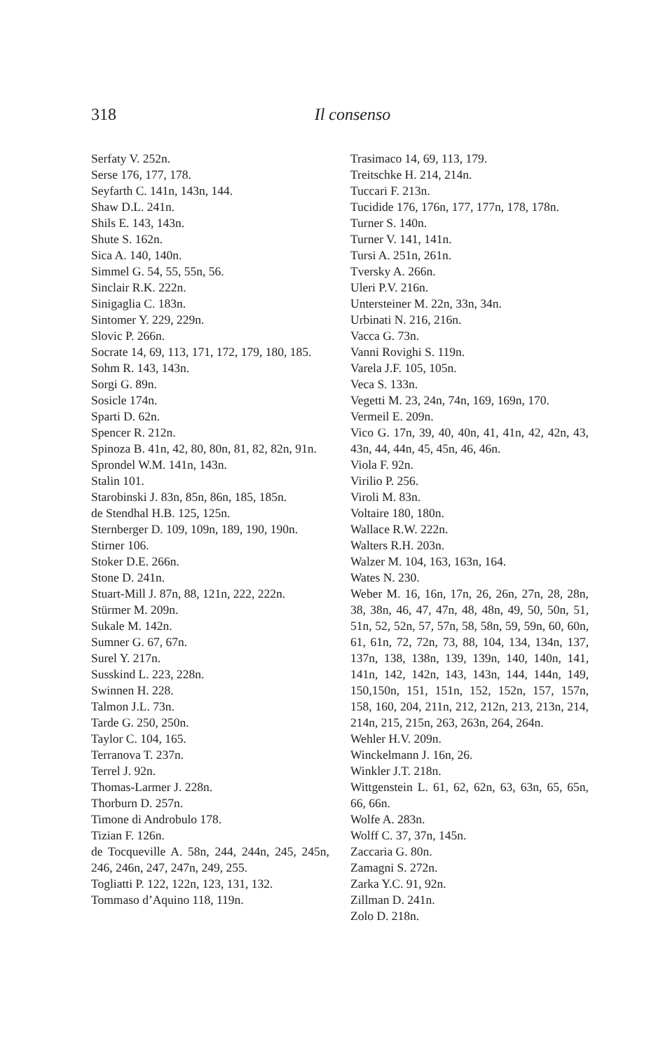318
Il consenso
Serfaty V. 252n.
Serse 176, 177, 178.
Seyfarth C. 141n, 143n, 144.
Shaw D.L. 241n.
Shils E. 143, 143n.
Shute S. 162n.
Sica A. 140, 140n.
Simmel G. 54, 55, 55n, 56.
Sinclair R.K. 222n.
Sinigaglia C. 183n.
Sintomer Y. 229, 229n.
Slovic P. 266n.
Socrate 14, 69, 113, 171, 172, 179, 180, 185.
Sohm R. 143, 143n.
Sorgi G. 89n.
Sosicle 174n.
Sparti D. 62n.
Spencer R. 212n.
Spinoza B. 41n, 42, 80, 80n, 81, 82, 82n, 91n.
Sprondel W.M. 141n, 143n.
Stalin 101.
Starobinski J. 83n, 85n, 86n, 185, 185n.
de Stendhal H.B. 125, 125n.
Sternberger D. 109, 109n, 189, 190, 190n.
Stirner 106.
Stoker D.E. 266n.
Stone D. 241n.
Stuart-Mill J. 87n, 88, 121n, 222, 222n.
Stürmer M. 209n.
Sukale M. 142n.
Sumner G. 67, 67n.
Surel Y. 217n.
Susskind L. 223, 228n.
Swinnen H. 228.
Talmon J.L. 73n.
Tarde G. 250, 250n.
Taylor C. 104, 165.
Terranova T. 237n.
Terrel J. 92n.
Thomas-Larmer J. 228n.
Thorburn D. 257n.
Timone di Androbulo 178.
Tizian F. 126n.
de Tocqueville A. 58n, 244, 244n, 245, 245n, 246, 246n, 247, 247n, 249, 255.
Togliatti P. 122, 122n, 123, 131, 132.
Tommaso d’Aquino 118, 119n.
Trasimaco 14, 69, 113, 179.
Treitschke H. 214, 214n.
Tuccari F. 213n.
Tucidide 176, 176n, 177, 177n, 178, 178n.
Turner S. 140n.
Turner V. 141, 141n.
Tursi A. 251n, 261n.
Tversky A. 266n.
Uleri P.V. 216n.
Untersteiner M. 22n, 33n, 34n.
Urbinati N. 216, 216n.
Vacca G. 73n.
Vanni Rovighi S. 119n.
Varela J.F. 105, 105n.
Veca S. 133n.
Vegetti M. 23, 24n, 74n, 169, 169n, 170.
Vermeil E. 209n.
Vico G. 17n, 39, 40, 40n, 41, 41n, 42, 42n, 43, 43n, 44, 44n, 45, 45n, 46, 46n.
Viola F. 92n.
Virilio P. 256.
Viroli M. 83n.
Voltaire 180, 180n.
Wallace R.W. 222n.
Walters R.H. 203n.
Walzer M. 104, 163, 163n, 164.
Wates N. 230.
Weber M. 16, 16n, 17n, 26, 26n, 27n, 28, 28n, 38, 38n, 46, 47, 47n, 48, 48n, 49, 50, 50n, 51, 51n, 52, 52n, 57, 57n, 58, 58n, 59, 59n, 60, 60n, 61, 61n, 72, 72n, 73, 88, 104, 134, 134n, 137, 137n, 138, 138n, 139, 139n, 140, 140n, 141, 141n, 142, 142n, 143, 143n, 144, 144n, 149, 150,150n, 151, 151n, 152, 152n, 157, 157n, 158, 160, 204, 211n, 212, 212n, 213, 213n, 214, 214n, 215, 215n, 263, 263n, 264, 264n.
Wehler H.V. 209n.
Winckelmann J. 16n, 26.
Winkler J.T. 218n.
Wittgenstein L. 61, 62, 62n, 63, 63n, 65, 65n, 66, 66n.
Wolfe A. 283n.
Wolff C. 37, 37n, 145n.
Zaccaria G. 80n.
Zamagni S. 272n.
Zarka Y.C. 91, 92n.
Zillman D. 241n.
Zolo D. 218n.